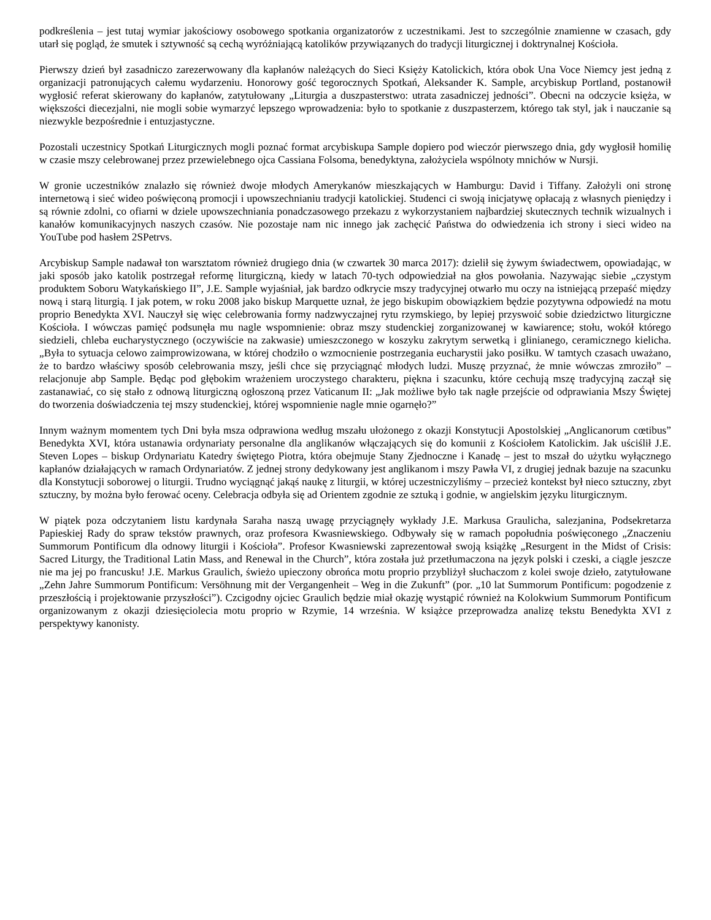podkreślenia – jest tutaj wymiar jakościowy osobowego spotkania organizatorów z uczestnikami. Jest to szczególnie znamienne w czasach, gdy utarł się pogląd, że smutek i sztywność są cechą wyróżniającą katolików przywiązanych do tradycji liturgicznej i doktrynalnej Kościoła.
Pierwszy dzień był zasadniczo zarezerwowany dla kapłanów należących do Sieci Księży Katolickich, która obok Una Voce Niemcy jest jedną z organizacji patronujących całemu wydarzeniu. Honorowy gość tegorocznych Spotkań, Aleksander K. Sample, arcybiskup Portland, postanowił wygłosić referat skierowany do kapłanów, zatytułowany „Liturgia a duszpasterstwo: utrata zasadniczej jedności”. Obecni na odczycie księża, w większości diecezjalni, nie mogli sobie wymarzyć lepszego wprowadzenia: było to spotkanie z duszpasterzem, którego tak styl, jak i nauczanie są niezwykle bezpośrednie i entuzjastyczne.
Pozostali uczestnicy Spotkań Liturgicznych mogli poznać format arcybiskupa Sample dopiero pod wieczór pierwszego dnia, gdy wygłosił homilię w czasie mszy celebrowanej przez przewielebnego ojca Cassiana Folsoma, benedyktyna, założyciela wspólnoty mnichów w Nursji.
W gronie uczestników znalazło się również dwoje młodych Amerykanów mieszkających w Hamburgu: David i Tiffany. Założyli oni stronę internetową i sieć wideo poświęconą promocji i upowszechnianiu tradycji katolickiej. Studenci ci swoją inicjatywę opłacają z własnych pieniędzy i są równie zdolni, co ofiarni w dziele upowszechniania ponadczasowego przekazu z wykorzystaniem najbardziej skutecznych technik wizualnych i kanałów komunikacyjnych naszych czasów. Nie pozostaje nam nic innego jak zachęcić Państwa do odwiedzenia ich strony i sieci wideo na YouTube pod hasłem 2SPetrvs.
Arcybiskup Sample nadawał ton warsztatom również drugiego dnia (w czwartek 30 marca 2017): dzielił się żywym świadectwem, opowiadając, w jaki sposób jako katolik postrzegał reformę liturgiczną, kiedy w latach 70-tych odpowiedział na głos powołania. Nazywając siebie „czystym produktem Soboru Watykańskiego II”, J.E. Sample wyjaśniał, jak bardzo odkrycie mszy tradycyjnej otwarło mu oczy na istniejącą przepaść między nową i starą liturgią. I jak potem, w roku 2008 jako biskup Marquette uznał, że jego biskupim obowiązkiem będzie pozytywna odpowiedź na motu proprio Benedykta XVI. Nauczył się więc celebrowania formy nadzwyczajnej rytu rzymskiego, by lepiej przyswoić sobie dziedzictwo liturgiczne Kościoła. I wówczas pamięć podsunęła mu nagle wspomnienie: obraz mszy studenckiej zorganizowanej w kawiarence; stołu, wokół którego siedzieli, chleba eucharystycznego (oczywiście na zakwasie) umieszczonego w koszyku zakrytym serwetką i glinianego, ceramicznego kielicha. „Była to sytuacja celowo zaimprowizowana, w której chodziło o wzmocnienie postrzegania eucharystii jako posiłku. W tamtych czasach uważano, że to bardzo właściwy sposób celebrowania mszy, jeśli chce się przyciągnąć młodych ludzi. Muszę przyznać, że mnie wówczas zmroziło” – relacjonuje abp Sample. Będąc pod głębokim wrażeniem uroczystego charakteru, piękna i szacunku, które cechują mszę tradycyjną zaczął się zastanawiać, co się stało z odnową liturgiczną ogłoszoną przez Vaticanum II: „Jak możliwe było tak nagłe przejście od odprawiania Mszy Świętej do tworzenia doświadczenia tej mszy studenckiej, której wspomnienie nagle mnie ogarnęło?”
Innym ważnym momentem tych Dni była msza odprawiona według mszału ułożonego z okazji Konstytucji Apostolskiej „Anglicanorum cœtibus” Benedykta XVI, która ustanawia ordynariaty personalne dla anglikanów włączających się do komunii z Kościołem Katolickim. Jak uściślił J.E. Steven Lopes – biskup Ordynariatu Katedry świętego Piotra, która obejmuje Stany Zjednoczne i Kanadę – jest to mszał do użytku wyłącznego kapłanów działających w ramach Ordynariatów. Z jednej strony dedykowany jest anglikanom i mszy Pawła VI, z drugiej jednak bazuje na szacunku dla Konstytucji soborowej o liturgii. Trudno wyciągnąć jakąś naukę z liturgii, w której uczestniczyliśmy – przecież kontekst był nieco sztuczny, zbyt sztuczny, by można było ferować oceny. Celebracja odbyła się ad Orientem zgodnie ze sztuką i godnie, w angielskim języku liturgicznym.
W piątek poza odczytaniem listu kardynała Saraha naszą uwagę przyciągnęły wykłady J.E. Markusa Graulicha, salezjanina, Podsekretarza Papieskiej Rady do spraw tekstów prawnych, oraz profesora Kwasniewskiego. Odbywały się w ramach popołudnia poświęconego „Znaczeniu Summorum Pontificum dla odnowy liturgii i Kościoła”. Profesor Kwasniewski zaprezentował swoją książkę „Resurgent in the Midst of Crisis: Sacred Liturgy, the Traditional Latin Mass, and Renewal in the Church”, która została już przetłumaczona na język polski i czeski, a ciągle jeszcze nie ma jej po francusku! J.E. Markus Graulich, świeżo upieczony obrońca motu proprio przybliżył słuchaczom z kolei swoje dzieło, zatytułowane „Zehn Jahre Summorum Pontificum: Versöhnung mit der Vergangenheit – Weg in die Zukunft” (por. „10 lat Summorum Pontificum: pogodzenie z przeszłością i projektowanie przyszłości”). Czcigodny ojciec Graulich będzie miał okazję wystąpić również na Kolokwium Summorum Pontificum organizowanym z okazji dziesięciolecia motu proprio w Rzymie, 14 września. W książce przeprowadza analizę tekstu Benedykta XVI z perspektywy kanonisty.